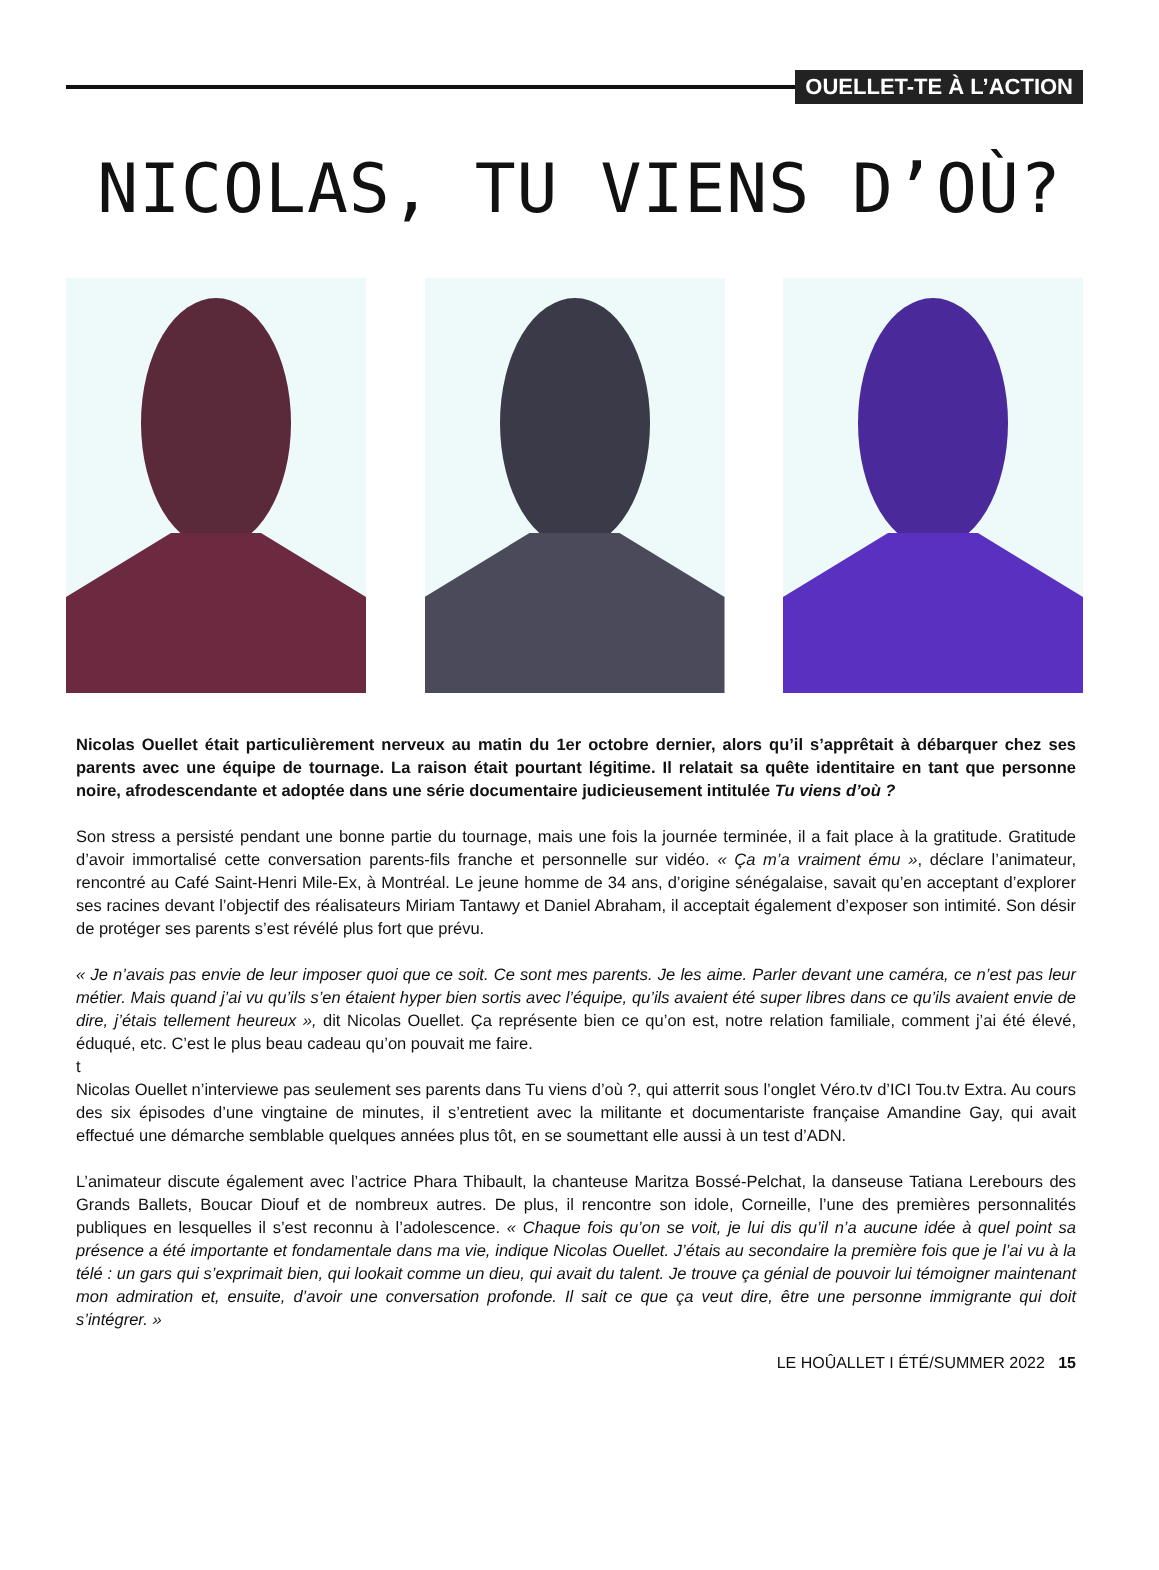OUELLET-TE À L’ACTION
NICOLAS, TU VIENS D’OÙ?
Nicolas Ouellet était particulièrement nerveux au matin du 1er octobre dernier, alors qu’il s’apprêtait à débarquer chez ses parents avec une équipe de tournage. La raison était pourtant légitime. Il relatait sa quête identitaire en tant que personne noire, afrodescendante et adoptée dans une série documentaire judicieusement intitulée Tu viens d’où ?
Son stress a persisté pendant une bonne partie du tournage, mais une fois la journée terminée, il a fait place à la gratitude. Gratitude d’avoir immortalisé cette conversation parents-fils franche et personnelle sur vidéo. « Ça m’a vraiment ému », déclare l’animateur, rencontré au Café Saint-Henri Mile-Ex, à Montréal. Le jeune homme de 34 ans, d’origine sénégalaise, savait qu’en acceptant d’explorer ses racines devant l’objectif des réalisateurs Miriam Tantawy et Daniel Abraham, il acceptait également d’exposer son intimité. Son désir de protéger ses parents s’est révélé plus fort que prévu.
« Je n’avais pas envie de leur imposer quoi que ce soit. Ce sont mes parents. Je les aime. Parler devant une caméra, ce n’est pas leur métier. Mais quand j’ai vu qu’ils s’en étaient hyper bien sortis avec l’équipe, qu’ils avaient été super libres dans ce qu’ils avaient envie de dire, j’étais tellement heureux », dit Nicolas Ouellet. Ça représente bien ce qu’on est, notre relation familiale, comment j’ai été élevé, éduqué, etc. C’est le plus beau cadeau qu’on pouvait me faire.
t
Nicolas Ouellet n’interviewe pas seulement ses parents dans Tu viens d’où ?, qui atterrit sous l’onglet Véro.tv d’ICI Tou.tv Extra. Au cours des six épisodes d’une vingtaine de minutes, il s’entretient avec la militante et documentariste française Amandine Gay, qui avait effectué une démarche semblable quelques années plus tôt, en se soumettant elle aussi à un test d’ADN.
L’animateur discute également avec l’actrice Phara Thibault, la chanteuse Maritza Bossé-Pelchat, la danseuse Tatiana Lerebours des Grands Ballets, Boucar Diouf et de nombreux autres. De plus, il rencontre son idole, Corneille, l’une des premières personnalités publiques en lesquelles il s’est reconnu à l’adolescence. « Chaque fois qu’on se voit, je lui dis qu’il n’a aucune idée à quel point sa présence a été importante et fondamentale dans ma vie, indique Nicolas Ouellet. J’étais au secondaire la première fois que je l’ai vu à la télé : un gars qui s’exprimait bien, qui lookait comme un dieu, qui avait du talent. Je trouve ça génial de pouvoir lui témoigner maintenant mon admiration et, ensuite, d’avoir une conversation profonde. Il sait ce que ça veut dire, être une personne immigrante qui doit s’intégrer. »
LE HOÛALLET I ÉTÉ/SUMMER 2022 15